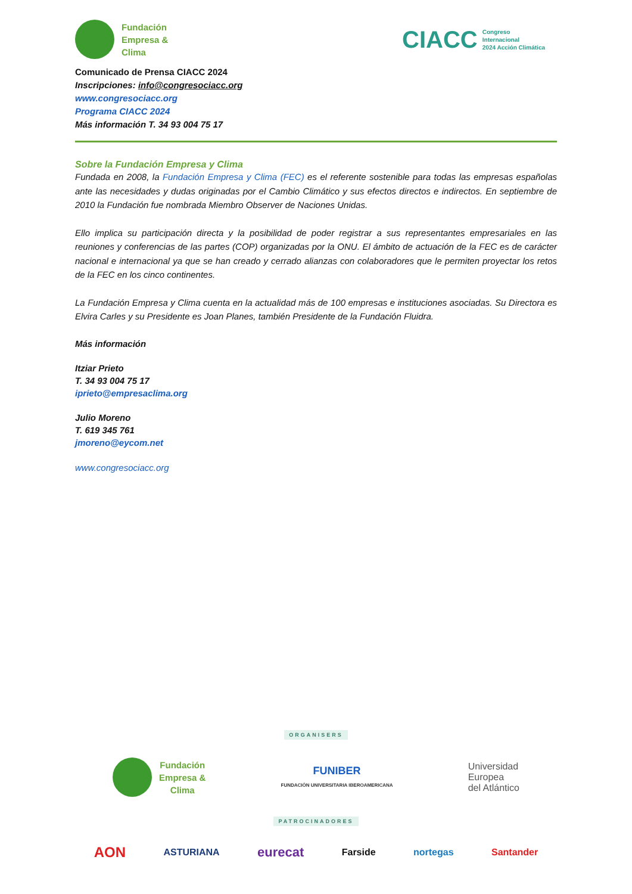Fundación
Empresa &
Clima
CIACC
Congreso
Internacional
2024 Acción Climática
Comunicado de Prensa CIACC 2024
Inscripciones: info@congresociacc.org
www.congresociacc.org
Programa CIACC 2024
Más información T. 34 93 004 75 17
Sobre la Fundación Empresa y Clima
Fundada en 2008, la Fundación Empresa y Clima (FEC) es el referente sostenible para todas las empresas españolas ante las necesidades y dudas originadas por el Cambio Climático y sus efectos directos e indirectos. En septiembre de 2010 la Fundación fue nombrada Miembro Observer de Naciones Unidas.
Ello implica su participación directa y la posibilidad de poder registrar a sus representantes empresariales en las reuniones y conferencias de las partes (COP) organizadas por la ONU. El ámbito de actuación de la FEC es de carácter nacional e internacional ya que se han creado y cerrado alianzas con colaboradores que le permiten proyectar los retos de la FEC en los cinco continentes.
La Fundación Empresa y Clima cuenta en la actualidad más de 100 empresas e instituciones asociadas. Su Directora es Elvira Carles y su Presidente es Joan Planes, también Presidente de la Fundación Fluidra.
Más información
Itziar Prieto
T. 34 93 004 75 17
iprieto@empresaclima.org
Julio Moreno
T. 619 345 761
jmoreno@eycom.net
www.congresociacc.org
ORGANISERS
Fundación
Empresa &
Clima
FUNIBER
FUNDACIÓN UNIVERSITARIA IBEROAMERICANA
Universidad
Europea
del Atlántico
PATROCINADORES
AON ASTURIANA eurecat Farside nortegas Santander